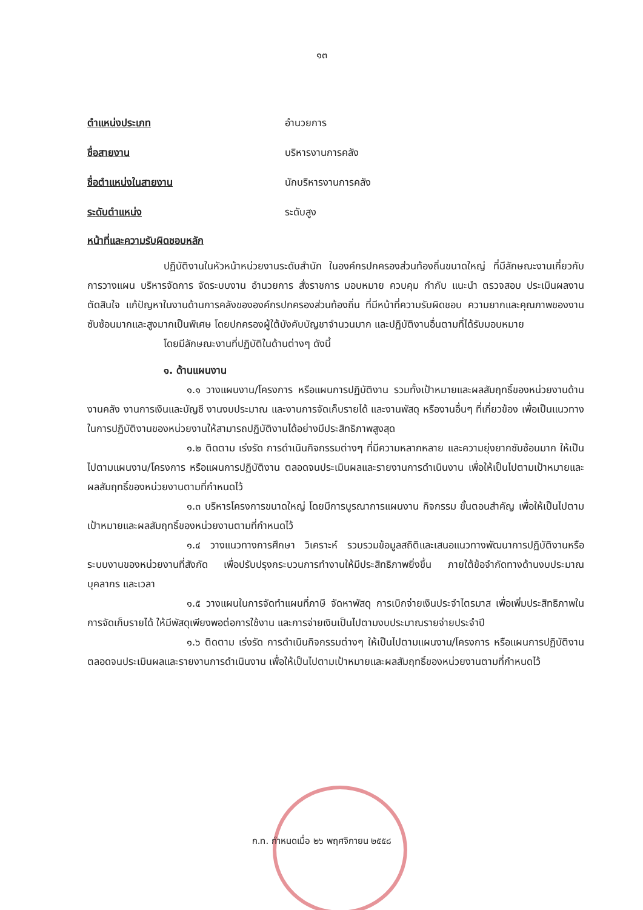๑๓
ตำแหน่งประเภท อำนวยการ
ชื่อสายงาน บริหารงานการคลัง
ชื่อตำแหน่งในสายงาน นักบริหารงานการคลัง
ระดับตำแหน่ง ระดับสูง
หน้าที่และความรับผิดชอบหลัก
ปฏิบัติงานในหัวหน้าหน่วยงานระดับสำนัก ในองค์กรปกครองส่วนท้องถิ่นขนาดใหญ่ ที่มีลักษณะงานเกี่ยวกับการวางแผน บริหารจัดการ จัดระบบงาน อำนวยการ สั่งราชการ มอบหมาย ควบคุม กำกับ แนะนำ ตรวจสอบ ประเมินผลงาน ตัดสินใจ แก้ปัญหาในงานด้านการคลังขององค์กรปกครองส่วนท้องถิ่น ที่มีหน้าที่ความรับผิดชอบ ความยากและคุณภาพของงานซับซ้อนมากและสูงมากเป็นพิเศษ โดยปกครองผู้ใต้บังคับบัญชาจำนวนมาก และปฏิบัติงานอื่นตามที่ได้รับมอบหมาย
โดยมีลักษณะงานที่ปฏิบัติในด้านต่างๆ ดังนี้
๑. ด้านแผนงาน
๑.๑ วางแผนงาน/โครงการ หรือแผนการปฏิบัติงาน รวมทั้งเป้าหมายและผลสัมฤทธิ์ของหน่วยงานด้านงานคลัง งานการเงินและบัญชี งานงบประมาณ และงานการจัดเก็บรายได้ และงานพัสดุ หรืองานอื่นๆ ที่เกี่ยวข้อง เพื่อเป็นแนวทางในการปฏิบัติงานของหน่วยงานให้สามารถปฏิบัติงานได้อย่างมีประสิทธิภาพสูงสุด
๑.๒ ติดตาม เร่งรัด การดำเนินกิจกรรมต่างๆ ที่มีความหลากหลาย และความยุ่งยากซับซ้อนมาก ให้เป็นไปตามแผนงาน/โครงการ หรือแผนการปฏิบัติงาน ตลอดจนประเมินผลและรายงานการดำเนินงาน เพื่อให้เป็นไปตามเป้าหมายและผลสัมฤทธิ์ของหน่วยงานตามที่กำหนดไว้
๑.๓ บริหารโครงการขนาดใหญ่ โดยมีการบูรณาการแผนงาน กิจกรรม ขั้นตอนสำคัญ เพื่อให้เป็นไปตามเป้าหมายและผลสัมฤทธิ์ของหน่วยงานตามที่กำหนดไว้
๑.๔ วางแนวทางการศึกษา วิเคราะห์ รวบรวมข้อมูลสถิติและเสนอแนวทางพัฒนาการปฏิบัติงานหรือระบบงานของหน่วยงานที่สังกัด เพื่อปรับปรุงกระบวนการทำงานให้มีประสิทธิภาพยิ่งขึ้น ภายใต้ข้อจำกัดทางด้านงบประมาณ บุคลากร และเวลา
๑.๕ วางแผนในการจัดทำแผนที่ภาษี จัดหาพัสดุ การเบิกจ่ายเงินประจำไตรมาส เพื่อเพิ่มประสิทธิภาพในการจัดเก็บรายได้ ให้มีพัสดุเพียงพอต่อการใช้งาน และการจ่ายเงินเป็นไปตามงบประมาณรายจ่ายประจำปี
๑.๖ ติดตาม เร่งรัด การดำเนินกิจกรรมต่างๆ ให้เป็นไปตามแผนงาน/โครงการ หรือแผนการปฏิบัติงาน ตลอดจนประเมินผลและรายงานการดำเนินงาน เพื่อให้เป็นไปตามเป้าหมายและผลสัมฤทธิ์ของหน่วยงานตามที่กำหนดไว้
ก.ท. กำหนดเมื่อ ๒๖ พฤศจิกายน ๒๕๕๘